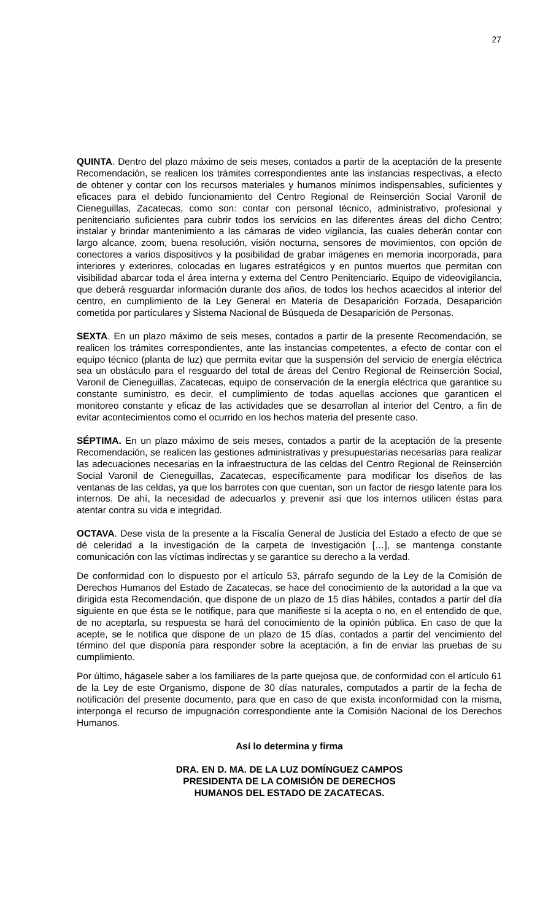27
QUINTA. Dentro del plazo máximo de seis meses, contados a partir de la aceptación de la presente Recomendación, se realicen los trámites correspondientes ante las instancias respectivas, a efecto de obtener y contar con los recursos materiales y humanos mínimos indispensables, suficientes y eficaces para el debido funcionamiento del Centro Regional de Reinserción Social Varonil de Cieneguillas, Zacatecas, como son: contar con personal técnico, administrativo, profesional y penitenciario suficientes para cubrir todos los servicios en las diferentes áreas del dicho Centro; instalar y brindar mantenimiento a las cámaras de video vigilancia, las cuales deberán contar con largo alcance, zoom, buena resolución, visión nocturna, sensores de movimientos, con opción de conectores a varios dispositivos y la posibilidad de grabar imágenes en memoria incorporada, para interiores y exteriores, colocadas en lugares estratégicos y en puntos muertos que permitan con visibilidad abarcar toda el área interna y externa del Centro Penitenciario. Equipo de videovigilancia, que deberá resguardar información durante dos años, de todos los hechos acaecidos al interior del centro, en cumplimiento de la Ley General en Materia de Desaparición Forzada, Desaparición cometida por particulares y Sistema Nacional de Búsqueda de Desaparición de Personas.
SEXTA. En un plazo máximo de seis meses, contados a partir de la presente Recomendación, se realicen los trámites correspondientes, ante las instancias competentes, a efecto de contar con el equipo técnico (planta de luz) que permita evitar que la suspensión del servicio de energía eléctrica sea un obstáculo para el resguardo del total de áreas del Centro Regional de Reinserción Social, Varonil de Cieneguillas, Zacatecas, equipo de conservación de la energía eléctrica que garantice su constante suministro, es decir, el cumplimiento de todas aquellas acciones que garanticen el monitoreo constante y eficaz de las actividades que se desarrollan al interior del Centro, a fin de evitar acontecimientos como el ocurrido en los hechos materia del presente caso.
SÉPTIMA. En un plazo máximo de seis meses, contados a partir de la aceptación de la presente Recomendación, se realicen las gestiones administrativas y presupuestarias necesarias para realizar las adecuaciones necesarias en la infraestructura de las celdas del Centro Regional de Reinserción Social Varonil de Cieneguillas, Zacatecas, específicamente para modificar los diseños de las ventanas de las celdas, ya que los barrotes con que cuentan, son un factor de riesgo latente para los internos. De ahí, la necesidad de adecuarlos y prevenir así que los internos utilicen éstas para atentar contra su vida e integridad.
OCTAVA. Dese vista de la presente a la Fiscalía General de Justicia del Estado a efecto de que se dé celeridad a la investigación de la carpeta de Investigación […], se mantenga constante comunicación con las víctimas indirectas y se garantice su derecho a la verdad.
De conformidad con lo dispuesto por el artículo 53, párrafo segundo de la Ley de la Comisión de Derechos Humanos del Estado de Zacatecas, se hace del conocimiento de la autoridad a la que va dirigida esta Recomendación, que dispone de un plazo de 15 días hábiles, contados a partir del día siguiente en que ésta se le notifique, para que manifieste si la acepta o no, en el entendido de que, de no aceptarla, su respuesta se hará del conocimiento de la opinión pública. En caso de que la acepte, se le notifica que dispone de un plazo de 15 días, contados a partir del vencimiento del término del que disponía para responder sobre la aceptación, a fin de enviar las pruebas de su cumplimiento.
Por último, hágasele saber a los familiares de la parte quejosa que, de conformidad con el artículo 61 de la Ley de este Organismo, dispone de 30 días naturales, computados a partir de la fecha de notificación del presente documento, para que en caso de que exista inconformidad con la misma, interponga el recurso de impugnación correspondiente ante la Comisión Nacional de los Derechos Humanos.
Así lo determina y firma
DRA. EN D. MA. DE LA LUZ DOMÍNGUEZ CAMPOS
PRESIDENTA DE LA COMISIÓN DE DERECHOS
HUMANOS DEL ESTADO DE ZACATECAS.